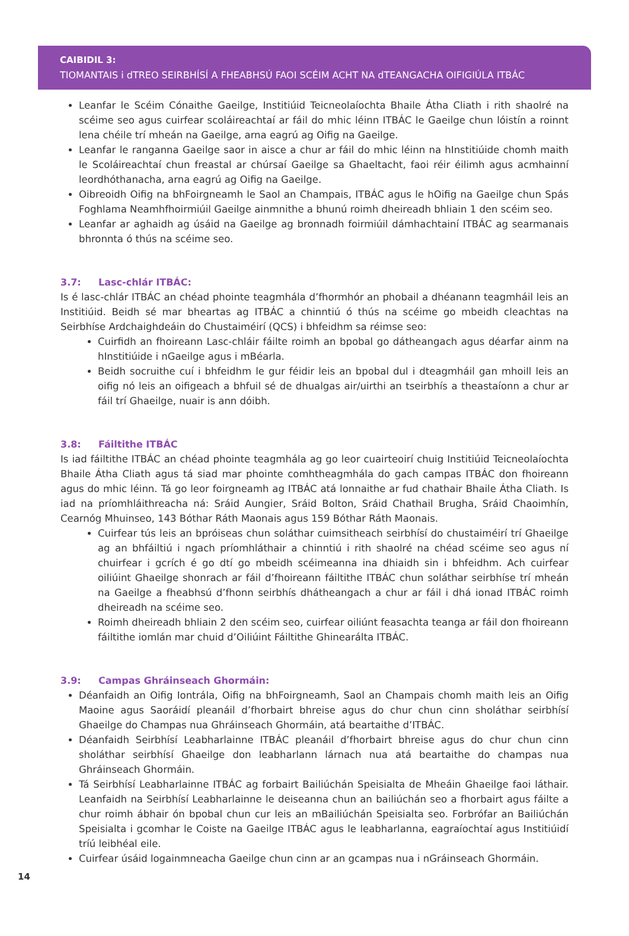CAIBIDIL 3:
TIOMANTAIS i dTREO SEIRBHÍSÍ A FHEABHSÚ FAOI SCÉIM ACHT NA dTEANGACHA OIFIGIÚLA ITBÁC
Leanfar le Scéim Cónaithe Gaeilge, Institiúid Teicneolaíochta Bhaile Átha Cliath i rith shaolré na scéime seo agus cuirfear scoláireachtaí ar fáil do mhic léinn ITBÁC le Gaeilge chun lóistín a roinnt lena chéile trí mheán na Gaeilge, arna eagrú ag Oifig na Gaeilge.
Leanfar le ranganna Gaeilge saor in aisce a chur ar fáil do mhic léinn na hInstitiúide chomh maith le Scoláireachtaí chun freastal ar chúrsaí Gaeilge sa Ghaeltacht, faoi réir éilimh agus acmhainní leordhóthanacha, arna eagrú ag Oifig na Gaeilge.
Oibreoidh Oifig na bhFoirgneamh le Saol an Champais, ITBÁC agus le hOifig na Gaeilge chun Spás Foghlama Neamhfhoirmiúil Gaeilge ainmnithe a bhunú roimh dheireadh bhliain 1 den scéim seo.
Leanfar ar aghaidh ag úsáid na Gaeilge ag bronnadh foirmiúil dámhachtainí ITBÁC ag searmanais bhronnta ó thús na scéime seo.
3.7: Lasc-chlár ITBÁC:
Is é lasc-chlár ITBÁC an chéad phointe teagmhála d’fhormhór an phobail a dhéanann teagmháil leis an Institiúid. Beidh sé mar bheartas ag ITBÁC a chinntiú ó thús na scéime go mbeidh cleachtas na Seirbhíse Ardchaighdeáin do Chustaiméirí (QCS) i bhfeidhm sa réimse seo:
Cuirfidh an fhoireann Lasc-chláir fáilte roimh an bpobal go dátheangach agus déarfar ainm na hInstitiúide i nGaeilge agus i mBéarla.
Beidh socruithe cuí i bhfeidhm le gur féidir leis an bpobal dul i dteagmháil gan mhoill leis an oifig nó leis an oifigeach a bhfuil sé de dhualgas air/uirthi an tseirbhís a theastaíonn a chur ar fáil trí Ghaeilge, nuair is ann dóibh.
3.8: Fáiltithe ITBÁC
Is iad fáiltithe ITBÁC an chéad phointe teagmhála ag go leor cuairteoirí chuig Institiúid Teicneolaíochta Bhaile Átha Cliath agus tá siad mar phointe comhtheagmhála do gach campas ITBÁC don fhoireann agus do mhic léinn. Tá go leor foirgneamh ag ITBÁC atá lonnaithe ar fud chathair Bhaile Átha Cliath. Is iad na príomhláithreacha ná: Sráid Aungier, Sráid Bolton, Sráid Chathail Brugha, Sráid Chaoimhín, Cearnóg Mhuinseo, 143 Bóthar Ráth Maonais agus 159 Bóthar Ráth Maonais.
Cuirfear tús leis an bpróiseas chun soláthar cuimsitheach seirbhísí do chustaiméirí trí Ghaeilge ag an bhfáiltiú i ngach príomhláthair a chinntiú i rith shaolré na chéad scéime seo agus ní chuirfear i gcrích é go dtí go mbeidh scéimeanna ina dhiaidh sin i bhfeidhm. Ach cuirfear oiliúint Ghaeilge shonrach ar fáil d’fhoireann fáiltithe ITBÁC chun soláthar seirbhíse trí mheán na Gaeilge a fheabhsú d’fhonn seirbhís dhátheangach a chur ar fáil i dhá ionad ITBÁC roimh dheireadh na scéime seo.
Roimh dheireadh bhliain 2 den scéim seo, cuirfear oiliúnt feasachta teanga ar fáil don fhoireann fáiltithe iomlán mar chuid d’Oiliúint Fáiltithe Ghinearálta ITBÁC.
3.9: Campas Ghráinseach Ghormáin:
Déanfaidh an Oifig Iontrála, Oifig na bhFoirgneamh, Saol an Champais chomh maith leis an Oifig Maoine agus Saoráidí pleanáil d’fhorbairt bhreise agus do chur chun cinn sholáthar seirbhísí Ghaeilge do Champas nua Ghráinseach Ghormáin, atá beartaithe d’ITBÁC.
Déanfaidh Seirbhísí Leabharlainne ITBÁC pleanáil d’fhorbairt bhreise agus do chur chun cinn sholáthar seirbhísí Ghaeilge don leabharlann lárnach nua atá beartaithe do champas nua Ghráinseach Ghormáin.
Tá Seirbhísí Leabharlainne ITBÁC ag forbairt Bailiúchán Speisialta de Mheáin Ghaeilge faoi láthair. Leanfaidh na Seirbhísí Leabharlainne le deiseanna chun an bailiúchán seo a fhorbairt agus fáilte a chur roimh ábhair ón bpobal chun cur leis an mBailiúchán Speisialta seo. Forbrófar an Bailiúchán Speisialta i gcomhar le Coiste na Gaeilge ITBÁC agus le leabharlanna, eagraíochtaí agus Institiúidí tríú leibhéal eile.
Cuirfear úsáid logainmneacha Gaeilge chun cinn ar an gcampas nua i nGráinseach Ghormáin.
14